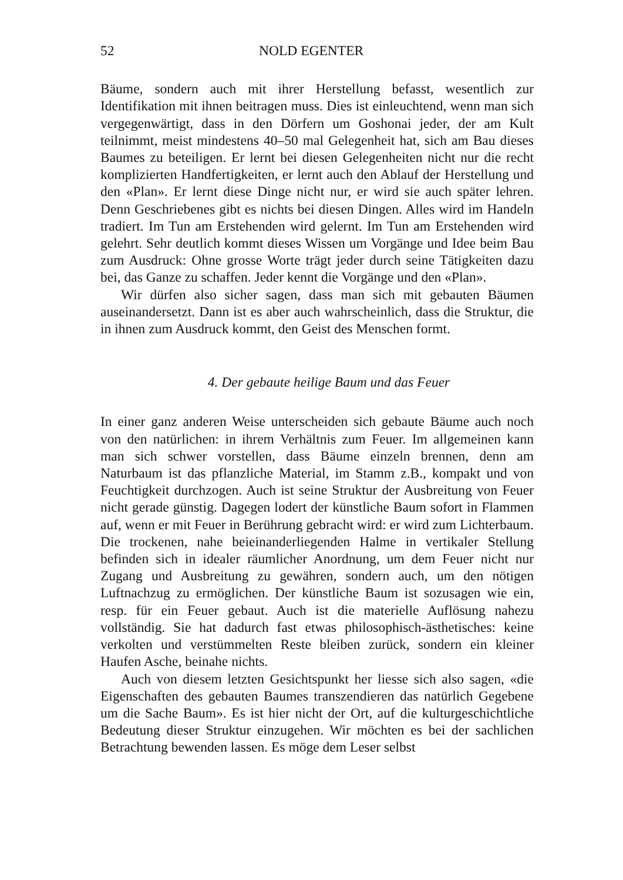52 NOLD EGENTER
Bäume, sondern auch mit ihrer Herstellung befasst, wesentlich zur Identifikation mit ihnen beitragen muss. Dies ist einleuchtend, wenn man sich vergegenwärtigt, dass in den Dörfern um Goshonai jeder, der am Kult teilnimmt, meist mindestens 40–50 mal Gelegenheit hat, sich am Bau dieses Baumes zu beteiligen. Er lernt bei diesen Gelegenheiten nicht nur die recht komplizierten Handfertigkeiten, er lernt auch den Ablauf der Herstellung und den «Plan». Er lernt diese Dinge nicht nur, er wird sie auch später lehren. Denn Geschriebenes gibt es nichts bei diesen Dingen. Alles wird im Handeln tradiert. Im Tun am Erstehenden wird gelernt. Im Tun am Erstehenden wird gelehrt. Sehr deutlich kommt dieses Wissen um Vorgänge und Idee beim Bau zum Ausdruck: Ohne grosse Worte trägt jeder durch seine Tätigkeiten dazu bei, das Ganze zu schaffen. Jeder kennt die Vorgänge und den «Plan».
Wir dürfen also sicher sagen, dass man sich mit gebauten Bäumen auseinandersetzt. Dann ist es aber auch wahrscheinlich, dass die Struktur, die in ihnen zum Ausdruck kommt, den Geist des Menschen formt.
4. Der gebaute heilige Baum und das Feuer
In einer ganz anderen Weise unterscheiden sich gebaute Bäume auch noch von den natürlichen: in ihrem Verhältnis zum Feuer. Im allgemeinen kann man sich schwer vorstellen, dass Bäume einzeln brennen, denn am Naturbaum ist das pflanzliche Material, im Stamm z.B., kompakt und von Feuchtigkeit durchzogen. Auch ist seine Struktur der Ausbreitung von Feuer nicht gerade günstig. Dagegen lodert der künstliche Baum sofort in Flammen auf, wenn er mit Feuer in Berührung gebracht wird: er wird zum Lichterbaum. Die trockenen, nahe beieinanderliegenden Halme in vertikaler Stellung befinden sich in idealer räumlicher Anordnung, um dem Feuer nicht nur Zugang und Ausbreitung zu gewähren, sondern auch, um den nötigen Luftnachzug zu ermöglichen. Der künstliche Baum ist sozusagen wie ein, resp. für ein Feuer gebaut. Auch ist die materielle Auflösung nahezu vollständig. Sie hat dadurch fast etwas philosophisch-ästhetisches: keine verkolten und verstümmelten Reste bleiben zurück, sondern ein kleiner Haufen Asche, beinahe nichts.
Auch von diesem letzten Gesichtspunkt her liesse sich also sagen, «die Eigenschaften des gebauten Baumes transzendieren das natürlich Gegebene um die Sache Baum». Es ist hier nicht der Ort, auf die kulturgeschichtliche Bedeutung dieser Struktur einzugehen. Wir möchten es bei der sachlichen Betrachtung bewenden lassen. Es möge dem Leser selbst